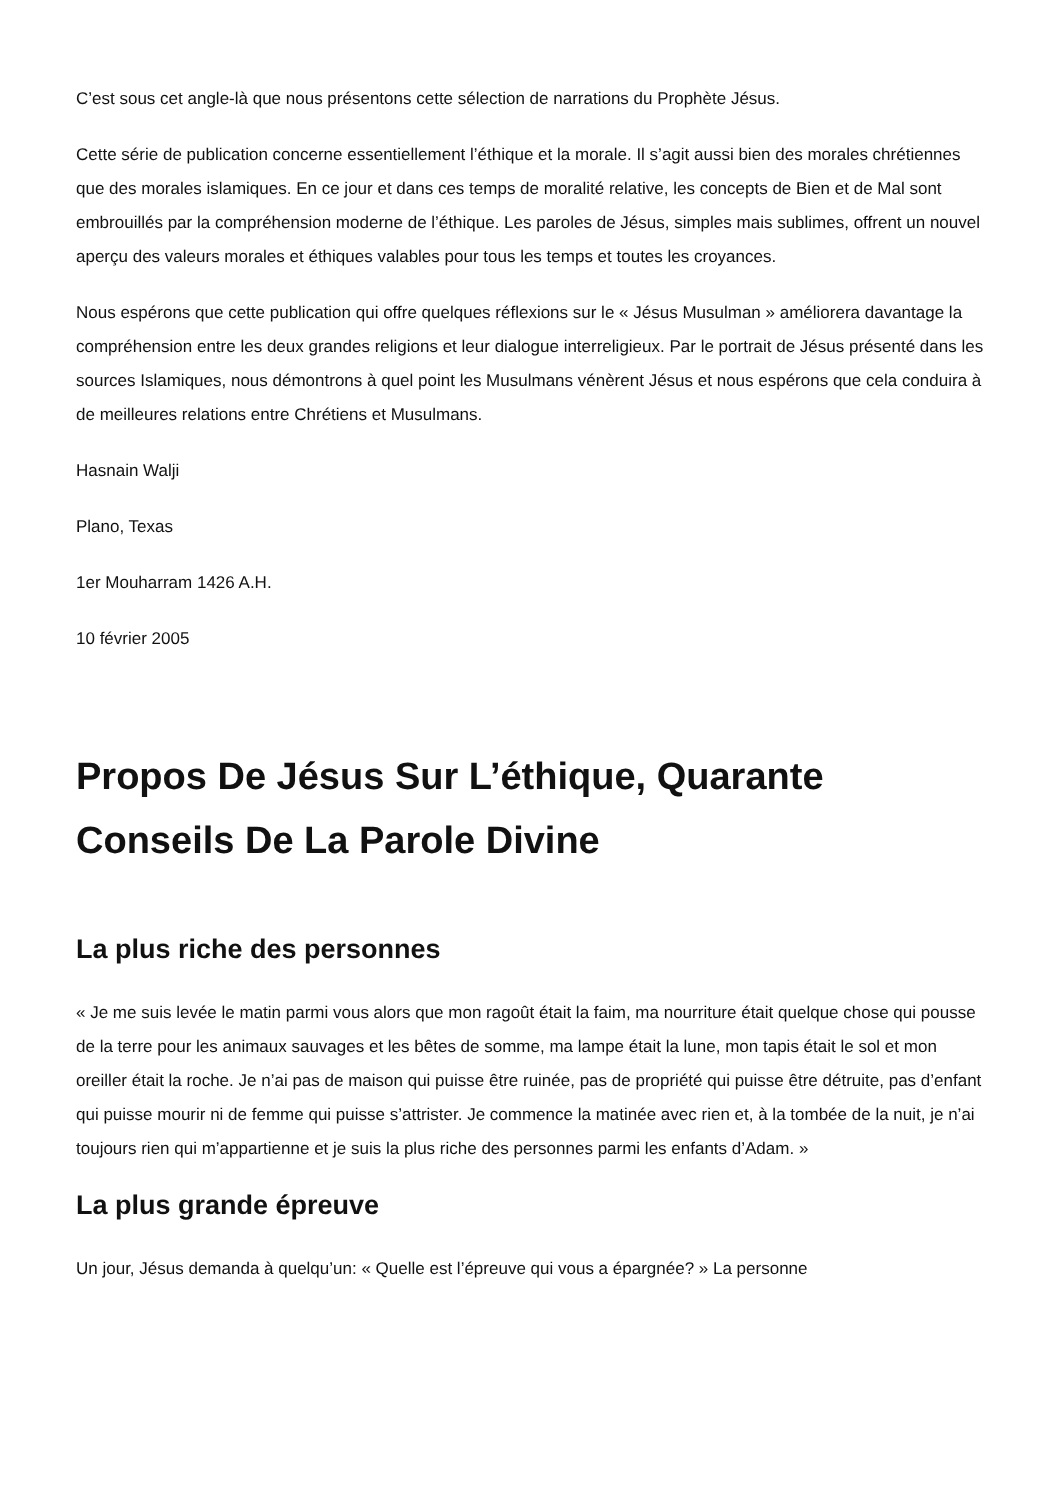C’est sous cet angle-là que nous présentons cette sélection de narrations du Prophète Jésus.
Cette série de publication concerne essentiellement l’éthique et la morale. Il s’agit aussi bien des morales chrétiennes que des morales islamiques. En ce jour et dans ces temps de moralité relative, les concepts de Bien et de Mal sont embrouillés par la compréhension moderne de l’éthique. Les paroles de Jésus, simples mais sublimes, offrent un nouvel aperçu des valeurs morales et éthiques valables pour tous les temps et toutes les croyances.
Nous espérons que cette publication qui offre quelques réflexions sur le « Jésus Musulman » améliorera davantage la compréhension entre les deux grandes religions et leur dialogue interreligieux. Par le portrait de Jésus présenté dans les sources Islamiques, nous démontrons à quel point les Musulmans vénèrent Jésus et nous espérons que cela conduira à de meilleures relations entre Chrétiens et Musulmans.
Hasnain Walji
Plano, Texas
1er Mouharram 1426 A.H.
10 février 2005
Propos De Jésus Sur L’éthique, Quarante Conseils De La Parole Divine
La plus riche des personnes
« Je me suis levée le matin parmi vous alors que mon ragoût était la faim, ma nourriture était quelque chose qui pousse de la terre pour les animaux sauvages et les bêtes de somme, ma lampe était la lune, mon tapis était le sol et mon oreiller était la roche. Je n’ai pas de maison qui puisse être ruinée, pas de propriété qui puisse être détruite, pas d’enfant qui puisse mourir ni de femme qui puisse s’attrister. Je commence la matinée avec rien et, à la tombée de la nuit, je n’ai toujours rien qui m’appartienne et je suis la plus riche des personnes parmi les enfants d’Adam. »
La plus grande épreuve
Un jour, Jésus demanda à quelqu’un: « Quelle est l’épreuve qui vous a épargnée? » La personne